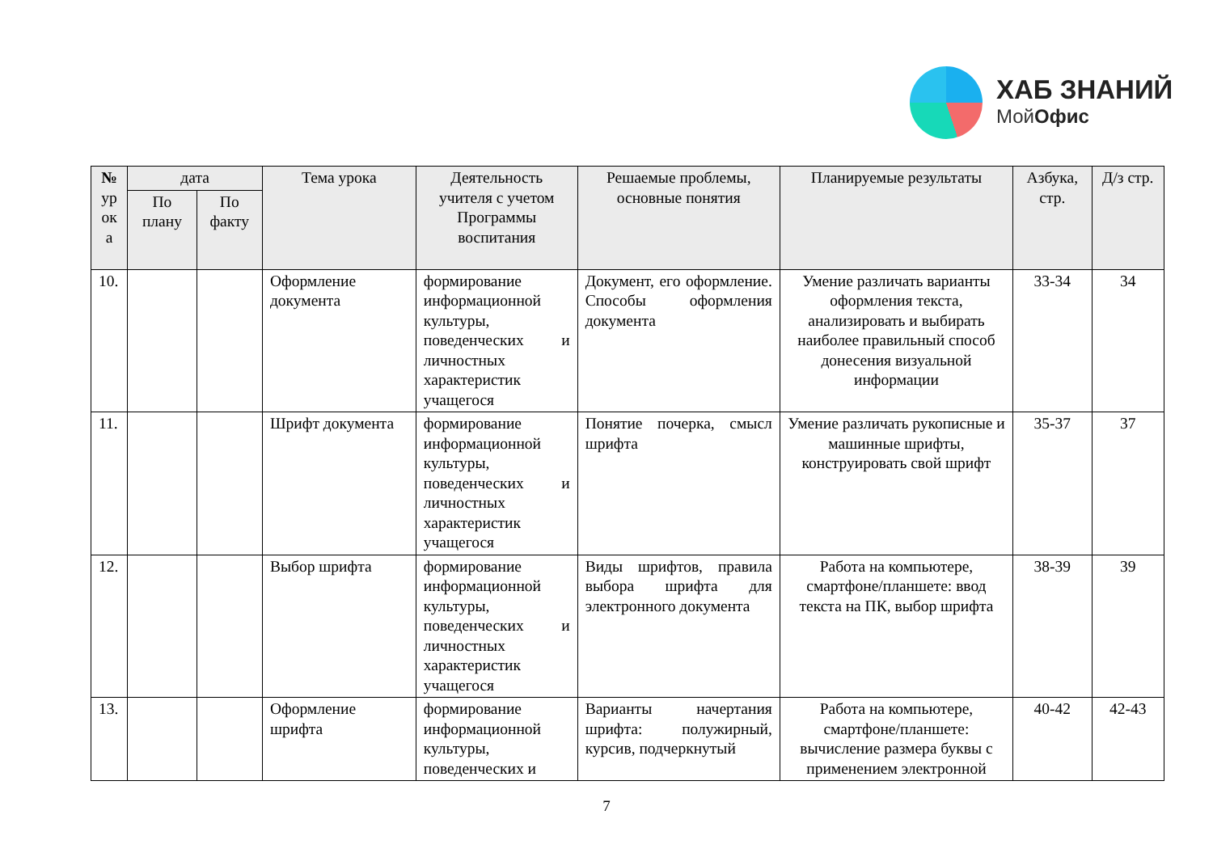ХАБ ЗНАНИЙ
МойОфис
| № ур ок а | дата | | Тема урока | Деятельность учителя с учетом Программы воспитания | Решаемые проблемы, основные понятия | Планируемые результаты | Азбука, стр. | Д/з стр. |
| --- | --- | --- | --- | --- | --- | --- | --- | --- |
| | По плану | По факту | | | | | | |
| 10. | | | Оформление документа | формирование информационной культуры, поведенческих и личностных характеристик учащегося | Документ, его оформление. Способы оформления документа | Умение различать варианты оформления текста, анализировать и выбирать наиболее правильный способ донесения визуальной информации | 33-34 | 34 |
| 11. | | | Шрифт документа | формирование информационной культуры, поведенческих и личностных характеристик учащегося | Понятие почерка, смысл шрифта | Умение различать рукописные и машинные шрифты, конструировать свой шрифт | 35-37 | 37 |
| 12. | | | Выбор шрифта | формирование информационной культуры, поведенческих и личностных характеристик учащегося | Виды шрифтов, правила выбора шрифта для электронного документа | Работа на компьютере, смартфоне/планшете: ввод текста на ПК, выбор шрифта | 38-39 | 39 |
| 13. | | | Оформление шрифта | формирование информационной культуры, поведенческих и | Варианты начертания шрифта: полужирный, курсив, подчеркнутый | Работа на компьютере, смартфоне/планшете: вычисление размера буквы с применением электронной | 40-42 | 42-43 |
7